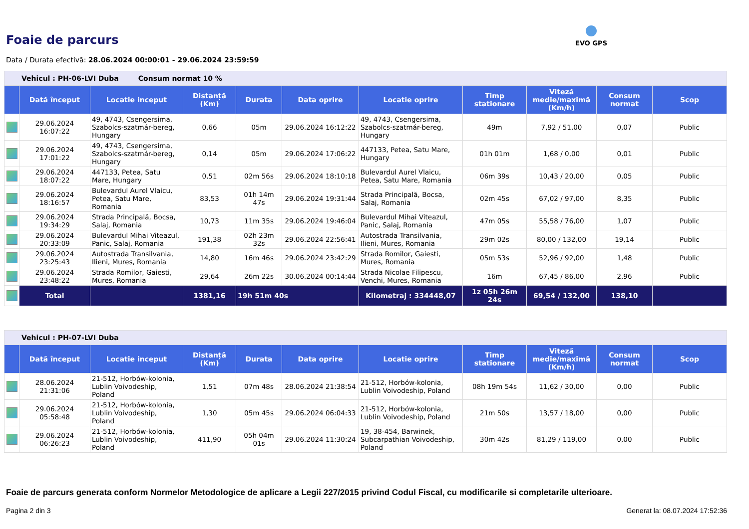Foaie de parcurs
EVO GPS
Data / Durata efectivă: 28.06.2024 00:00:01 - 29.06.2024 23:59:59
| Vehicul : PH-06-LVI Duba Consum normat 10 % | | | | | | | | | | |
| | Dată început | Locatie inceput | Distanță (Km) | Durata | Data oprire | Locatie oprire | Timp stationare | Viteză medie/maximă (Km/h) | Consum normat | Scop |
| | 29.06.2024 16:07:22 | 49, 4743, Csengersima, Szabolcs-szatmár-bereg, Hungary | 0,66 | 05m | 29.06.2024 16:12:22 | 49, 4743, Csengersima, Szabolcs-szatmár-bereg, Hungary | 49m | 7,92 / 51,00 | 0,07 | Public |
| | 29.06.2024 17:01:22 | 49, 4743, Csengersima, Szabolcs-szatmár-bereg, Hungary | 0,14 | 05m | 29.06.2024 17:06:22 | 447133, Petea, Satu Mare, Hungary | 01h 01m | 1,68 / 0,00 | 0,01 | Public |
| | 29.06.2024 18:07:22 | 447133, Petea, Satu Mare, Hungary | 0,51 | 02m 56s | 29.06.2024 18:10:18 | Bulevardul Aurel Vlaicu, Petea, Satu Mare, Romania | 06m 39s | 10,43 / 20,00 | 0,05 | Public |
| | 29.06.2024 18:16:57 | Bulevardul Aurel Vlaicu, Petea, Satu Mare, Romania | 83,53 | 01h 14m 47s | 29.06.2024 19:31:44 | Strada Principală, Bocsa, Salaj, Romania | 02m 45s | 67,02 / 97,00 | 8,35 | Public |
| | 29.06.2024 19:34:29 | Strada Principală, Bocsa, Salaj, Romania | 10,73 | 11m 35s | 29.06.2024 19:46:04 | Bulevardul Mihai Viteazul, Panic, Salaj, Romania | 47m 05s | 55,58 / 76,00 | 1,07 | Public |
| | 29.06.2024 20:33:09 | Bulevardul Mihai Viteazul, Panic, Salaj, Romania | 191,38 | 02h 23m 32s | 29.06.2024 22:56:41 | Autostrada Transilvania, Ilieni, Mures, Romania | 29m 02s | 80,00 / 132,00 | 19,14 | Public |
| | 29.06.2024 23:25:43 | Autostrada Transilvania, Ilieni, Mures, Romania | 14,80 | 16m 46s | 29.06.2024 23:42:29 | Strada Romilor, Gaiesti, Mures, Romania | 05m 53s | 52,96 / 92,00 | 1,48 | Public |
| | 29.06.2024 23:48:22 | Strada Romilor, Gaiesti, Mures, Romania | 29,64 | 26m 22s | 30.06.2024 00:14:44 | Strada Nicolae Filipescu, Venchi, Mures, Romania | 16m | 67,45 / 86,00 | 2,96 | Public |
| | Total | | 1381,16 | 19h 51m 40s | | Kilometraj : 334448,07 | 1z 05h 26m 24s | 69,54 / 132,00 | 138,10 | |
| Vehicul : PH-07-LVI Duba | | | | | | | | | | |
| | Dată început | Locatie inceput | Distanță (Km) | Durata | Data oprire | Locatie oprire | Timp stationare | Viteză medie/maximă (Km/h) | Consum normat | Scop |
| | 28.06.2024 21:31:06 | 21-512, Horbów-kolonia, Lublin Voivodeship, Poland | 1,51 | 07m 48s | 28.06.2024 21:38:54 | 21-512, Horbów-kolonia, Lublin Voivodeship, Poland | 08h 19m 54s | 11,62 / 30,00 | 0,00 | Public |
| | 29.06.2024 05:58:48 | 21-512, Horbów-kolonia, Lublin Voivodeship, Poland | 1,30 | 05m 45s | 29.06.2024 06:04:33 | 21-512, Horbów-kolonia, Lublin Voivodeship, Poland | 21m 50s | 13,57 / 18,00 | 0,00 | Public |
| | 29.06.2024 06:26:23 | 21-512, Horbów-kolonia, Lublin Voivodeship, Poland | 411,90 | 05h 04m 01s | 29.06.2024 11:30:24 | 19, 38-454, Barwinek, Subcarpathian Voivodeship, Poland | 30m 42s | 81,29 / 119,00 | 0,00 | Public |
Foaie de parcurs generata conform Normelor Metodologice de aplicare a Legii 227/2015 privind Codul Fiscal, cu modificarile si completarile ulterioare.
Pagina 2 din 3 Generat la: 08.07.2024 17:52:36